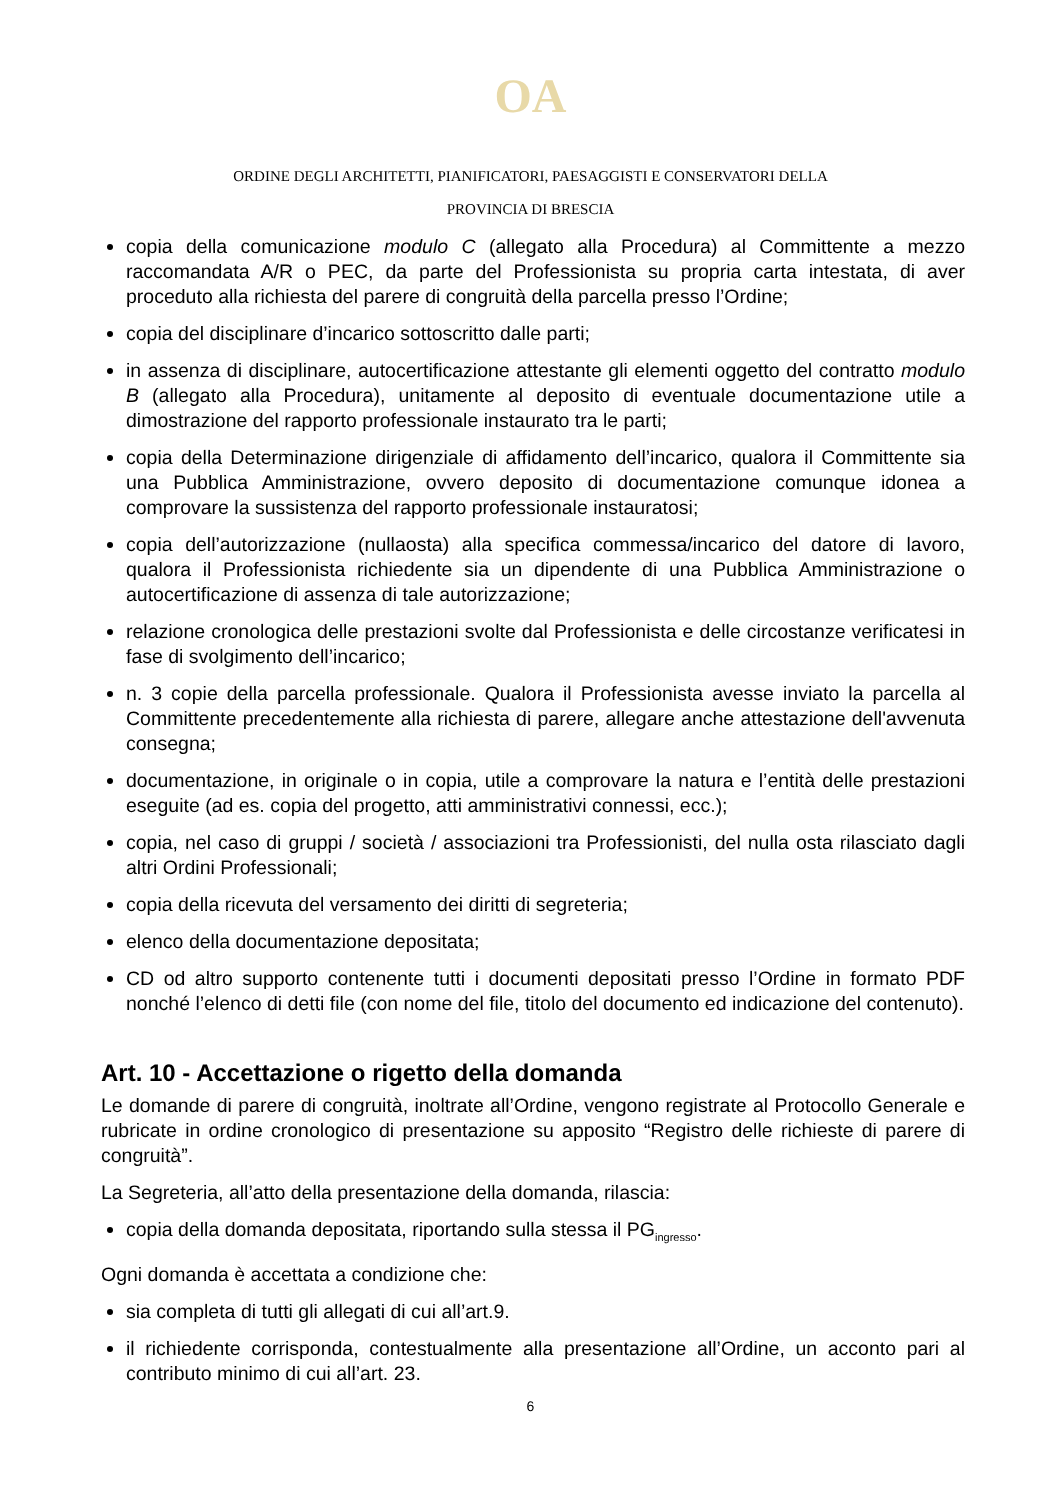OA
ORDINE DEGLI ARCHITETTI, PIANIFICATORI, PAESAGGISTI E CONSERVATORI DELLA
PROVINCIA DI BRESCIA
copia della comunicazione modulo C (allegato alla Procedura) al Committente a mezzo raccomandata A/R o PEC, da parte del Professionista su propria carta intestata, di aver proceduto alla richiesta del parere di congruità della parcella presso l’Ordine;
copia del disciplinare d’incarico sottoscritto dalle parti;
in assenza di disciplinare, autocertificazione attestante gli elementi oggetto del contratto modulo B (allegato alla Procedura), unitamente al deposito di eventuale documentazione utile a dimostrazione del rapporto professionale instaurato tra le parti;
copia della Determinazione dirigenziale di affidamento dell’incarico, qualora il Committente sia una Pubblica Amministrazione, ovvero deposito di documentazione comunque idonea a comprovare la sussistenza del rapporto professionale instauratosi;
copia dell’autorizzazione (nullaosta) alla specifica commessa/incarico del datore di lavoro, qualora il Professionista richiedente sia un dipendente di una Pubblica Amministrazione o autocertificazione di assenza di tale autorizzazione;
relazione cronologica delle prestazioni svolte dal Professionista e delle circostanze verificatesi in fase di svolgimento dell’incarico;
n. 3 copie della parcella professionale. Qualora il Professionista avesse inviato la parcella al Committente precedentemente alla richiesta di parere, allegare anche attestazione dell'avvenuta consegna;
documentazione, in originale o in copia, utile a comprovare la natura e l’entità delle prestazioni eseguite (ad es. copia del progetto, atti amministrativi connessi, ecc.);
copia, nel caso di gruppi / società / associazioni tra Professionisti, del nulla osta rilasciato dagli altri Ordini Professionali;
copia della ricevuta del versamento dei diritti di segreteria;
elenco della documentazione depositata;
CD od altro supporto contenente tutti i documenti depositati presso l’Ordine in formato PDF nonché l’elenco di detti file (con nome del file, titolo del documento ed indicazione del contenuto).
Art. 10 - Accettazione o rigetto della domanda
Le domande di parere di congruità, inoltrate all’Ordine, vengono registrate al Protocollo Generale e rubricate in ordine cronologico di presentazione su apposito “Registro delle richieste di parere di congruità”.
La Segreteria, all’atto della presentazione della domanda, rilascia:
copia della domanda depositata, riportando sulla stessa il PG<sub>ingresso</sub>.
Ogni domanda è accettata a condizione che:
sia completa di tutti gli allegati di cui all’art.9.
il richiedente corrisponda, contestualmente alla presentazione all’Ordine, un acconto pari al contributo minimo di cui all’art. 23.
6